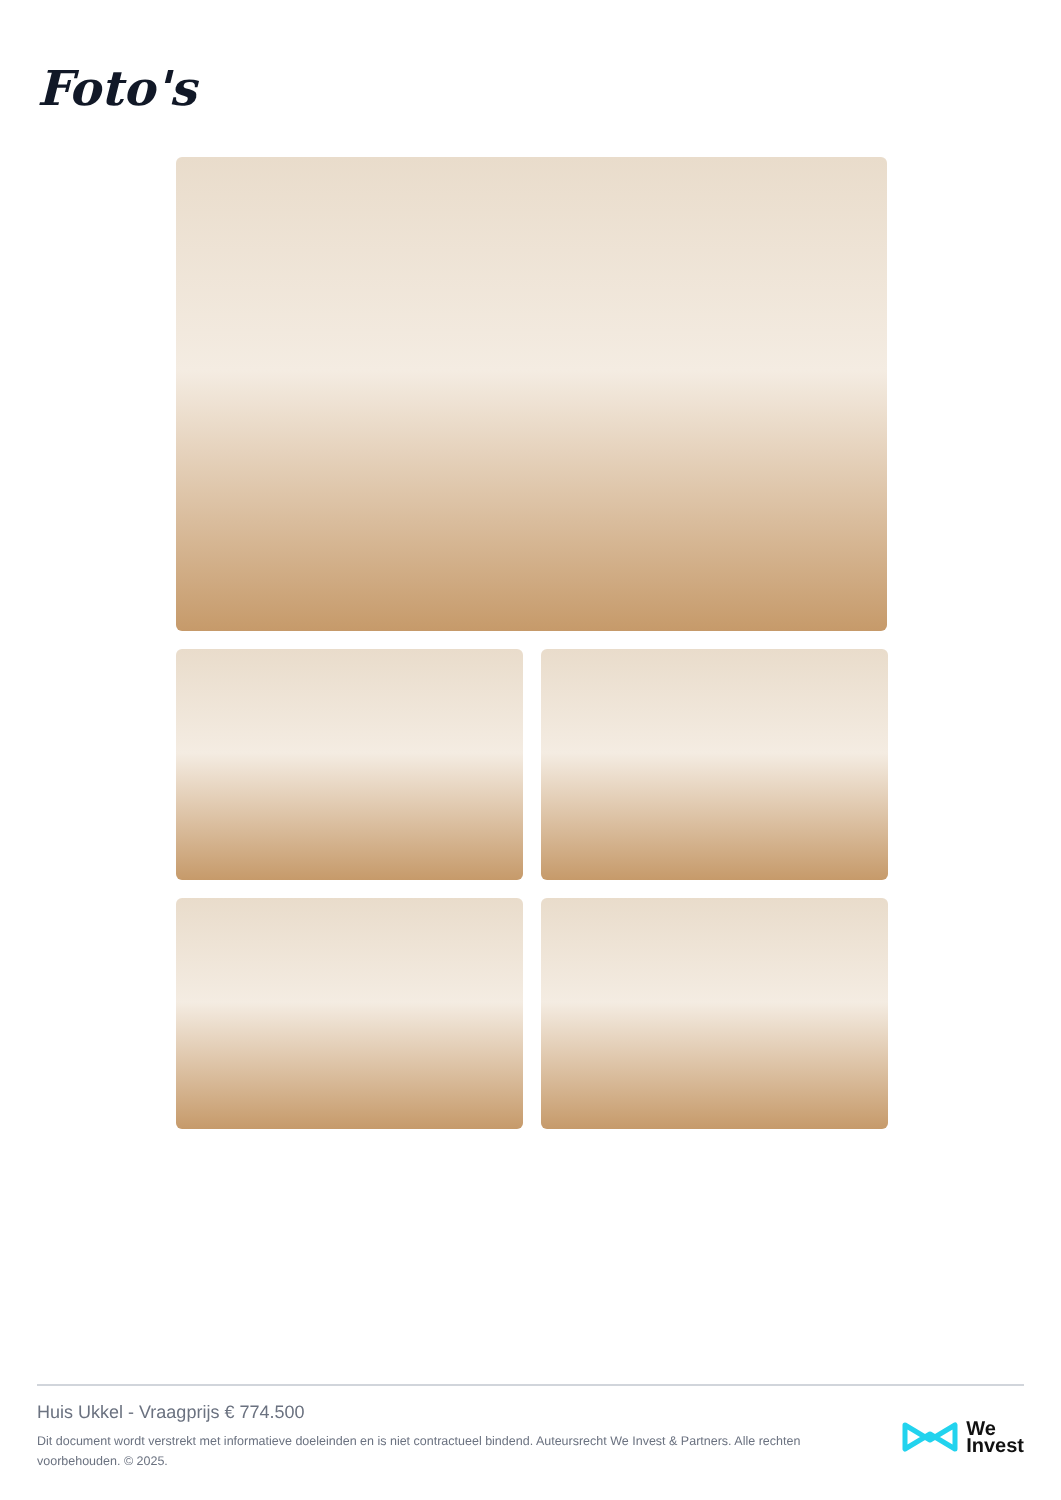Foto's
Huis Ukkel - Vraagprijs € 774.500
Dit document wordt verstrekt met informatieve doeleinden en is niet contractueel bindend. Auteursrecht We Invest & Partners. Alle rechten voorbehouden. © 2025.
We
Invest